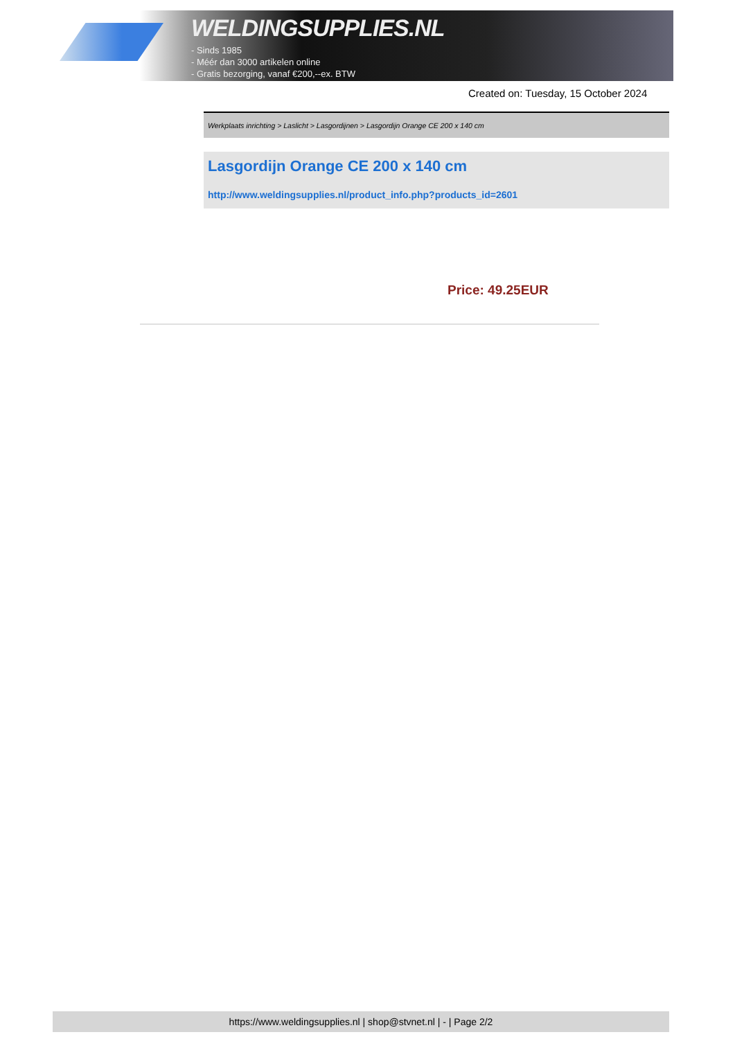WELDINGSUPPLIES.NL
- Sinds 1985
- Méér dan 3000 artikelen online
- Gratis bezorging, vanaf €200,--ex. BTW
Created on: Tuesday, 15 October 2024
Werkplaats inrichting > Laslicht > Lasgordijnen > Lasgordijn Orange CE 200 x 140 cm
Lasgordijn Orange CE 200 x 140 cm
http://www.weldingsupplies.nl/product_info.php?products_id=2601
Price: 49.25EUR
https://www.weldingsupplies.nl | shop@stvnet.nl | - | Page 2/2